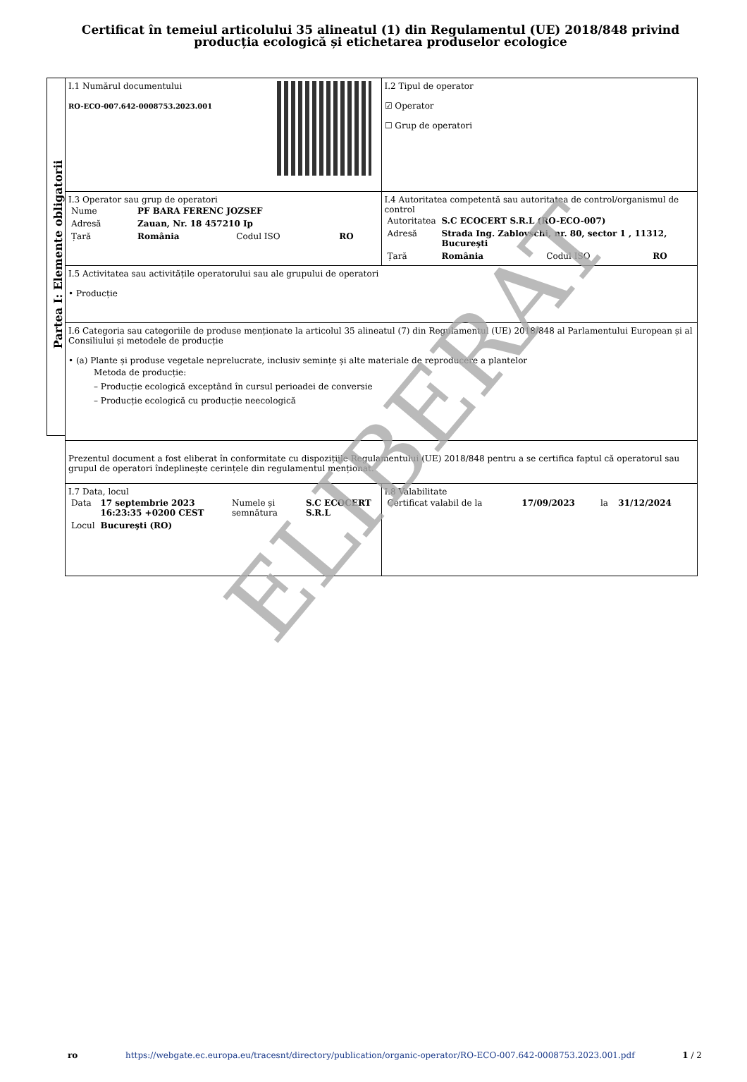Certificat în temeiul articolului 35 alineatul (1) din Regulamentul (UE) 2018/848 privind producția ecologică și etichetarea produselor ecologice
Partea I: Elemente obligatorii
| I.1 Numărul documentului RO-ECO-007.642-0008753.2023.001 | I.2 Tipul de operator ☑ Operator ☐ Grup de operatori |
| I.3 Operator sau grup de operatori / Nume / PF BARA FERENC JOZSEF / / / / Adresă / Zauan, Nr. 18 457210 Ip / / / / Țară / România / Codul ISO / RO / | I.4 Autoritatea competentă sau autoritatea de control/organismul de control / Autoritatea / S.C ECOCERT S.R.L (RO-ECO-007) / / / / Adresă / Strada Ing. Zablovschi, nr. 80, sector 1 , 11312, Bucureşti / / / / Țară / România / Codul ISO / RO / |
| I.5 Activitatea sau activitățile operatorului sau ale grupului de operatori • Producție | |
| I.6 Categoria sau categoriile de produse menționate la articolul 35 alineatul (7) din Regulamentul (UE) 2018/848 al Parlamentului European și al Consiliului și metodele de producție • (a) Plante și produse vegetale neprelucrate, inclusiv semințe și alte materiale de reproducere a plantelor Metoda de producție: – Producție ecologică exceptând în cursul perioadei de conversie – Producție ecologică cu producție neecologică | |
| Prezentul document a fost eliberat în conformitate cu dispozițiile Regulamentului (UE) 2018/848 pentru a se certifica faptul că operatorul sau grupul de operatori îndeplinește cerințele din regulamentul menționat. | |
| I.7 Data, locul / Data / 17 septembrie 2023 16:23:35 +0200 CEST / Numele și semnătura / S.C ECOCERT S.R.L / / Locul / Bucureşti (RO) / / / | I.8 Valabilitate / Certificat valabil de la / 17/09/2023 / la / 31/12/2024 / |
ELIBERAT
ro https://webgate.ec.europa.eu/tracesnt/directory/publication/organic-operator/RO-ECO-007.642-0008753.2023.001.pdf 1 / 2